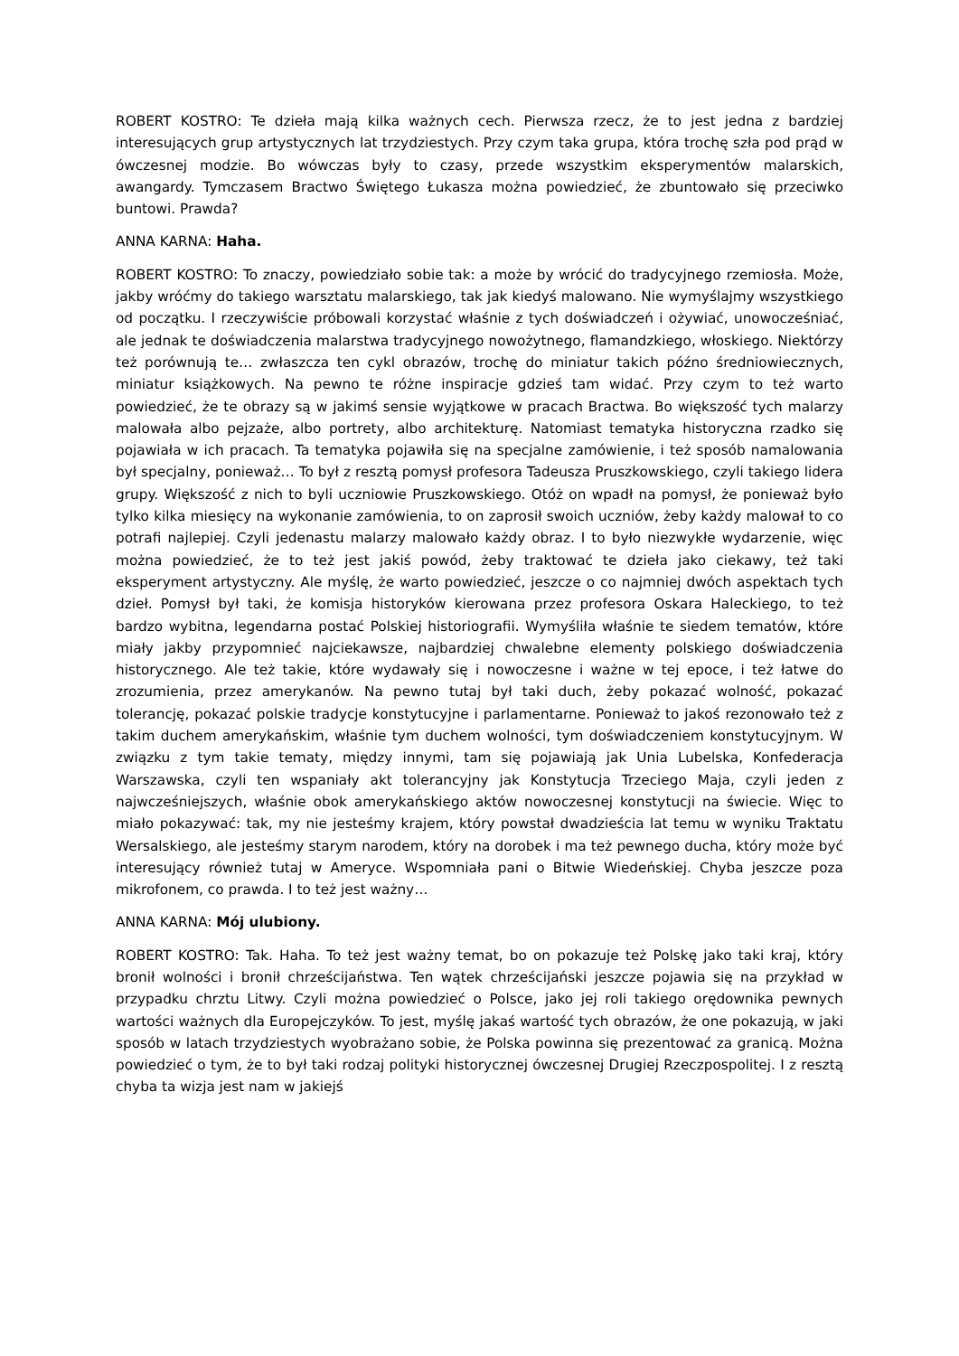ROBERT KOSTRO: Te dzieła mają kilka ważnych cech. Pierwsza rzecz, że to jest jedna z bardziej interesujących grup artystycznych lat trzydziestych. Przy czym taka grupa, która trochę szła pod prąd w ówczesnej modzie. Bo wówczas były to czasy, przede wszystkim eksperymentów malarskich, awangardy. Tymczasem Bractwo Świętego Łukasza można powiedzieć, że zbuntowało się przeciwko buntowi. Prawda?
ANNA KARNA: Haha.
ROBERT KOSTRO: To znaczy, powiedziało sobie tak: a może by wrócić do tradycyjnego rzemiosła. Może, jakby wróćmy do takiego warsztatu malarskiego, tak jak kiedyś malowano. Nie wymyślajmy wszystkiego od początku. I rzeczywiście próbowali korzystać właśnie z tych doświadczeń i ożywiać, unowocześniać, ale jednak te doświadczenia malarstwa tradycyjnego nowożytnego, flamandzkiego, włoskiego. Niektórzy też porównują te… zwłaszcza ten cykl obrazów, trochę do miniatur takich późno średniowiecznych, miniatur książkowych. Na pewno te różne inspiracje gdzieś tam widać. Przy czym to też warto powiedzieć, że te obrazy są w jakimś sensie wyjątkowe w pracach Bractwa. Bo większość tych malarzy malowała albo pejzaże, albo portrety, albo architekturę. Natomiast tematyka historyczna rzadko się pojawiała w ich pracach. Ta tematyka pojawiła się na specjalne zamówienie, i też sposób namalowania był specjalny, ponieważ… To był z resztą pomysł profesora Tadeusza Pruszkowskiego, czyli takiego lidera grupy. Większość z nich to byli uczniowie Pruszkowskiego. Otóż on wpadł na pomysł, że ponieważ było tylko kilka miesięcy na wykonanie zamówienia, to on zaprosił swoich uczniów, żeby każdy malował to co potrafi najlepiej. Czyli jedenastu malarzy malowało każdy obraz. I to było niezwykłe wydarzenie, więc można powiedzieć, że to też jest jakiś powód, żeby traktować te dzieła jako ciekawy, też taki eksperyment artystyczny. Ale myślę, że warto powiedzieć, jeszcze o co najmniej dwóch aspektach tych dzieł. Pomysł był taki, że komisja historyków kierowana przez profesora Oskara Haleckiego, to też bardzo wybitna, legendarna postać Polskiej historiografii. Wymyśliła właśnie te siedem tematów, które miały jakby przypomnieć najciekawsze, najbardziej chwalebne elementy polskiego doświadczenia historycznego. Ale też takie, które wydawały się i nowoczesne i ważne w tej epoce, i też łatwe do zrozumienia, przez amerykanów. Na pewno tutaj był taki duch, żeby pokazać wolność, pokazać tolerancję, pokazać polskie tradycje konstytucyjne i parlamentarne. Ponieważ to jakoś rezonowało też z takim duchem amerykańskim, właśnie tym duchem wolności, tym doświadczeniem konstytucyjnym. W związku z tym takie tematy, między innymi, tam się pojawiają jak Unia Lubelska, Konfederacja Warszawska, czyli ten wspaniały akt tolerancyjny jak Konstytucja Trzeciego Maja, czyli jeden z najwcześniejszych, właśnie obok amerykańskiego aktów nowoczesnej konstytucji na świecie. Więc to miało pokazywać: tak, my nie jesteśmy krajem, który powstał dwadzieścia lat temu w wyniku Traktatu Wersalskiego, ale jesteśmy starym narodem, który na dorobek i ma też pewnego ducha, który może być interesujący również tutaj w Ameryce. Wspomniała pani o Bitwie Wiedeńskiej. Chyba jeszcze poza mikrofonem, co prawda. I to też jest ważny…
ANNA KARNA: Mój ulubiony.
ROBERT KOSTRO: Tak. Haha. To też jest ważny temat, bo on pokazuje też Polskę jako taki kraj, który bronił wolności i bronił chrześcijaństwa. Ten wątek chrześcijański jeszcze pojawia się na przykład w przypadku chrztu Litwy. Czyli można powiedzieć o Polsce, jako jej roli takiego orędownika pewnych wartości ważnych dla Europejczyków. To jest, myślę jakaś wartość tych obrazów, że one pokazują, w jaki sposób w latach trzydziestych wyobrażano sobie, że Polska powinna się prezentować za granicą. Można powiedzieć o tym, że to był taki rodzaj polityki historycznej ówczesnej Drugiej Rzeczpospolitej. I z resztą chyba ta wizja jest nam w jakiejś